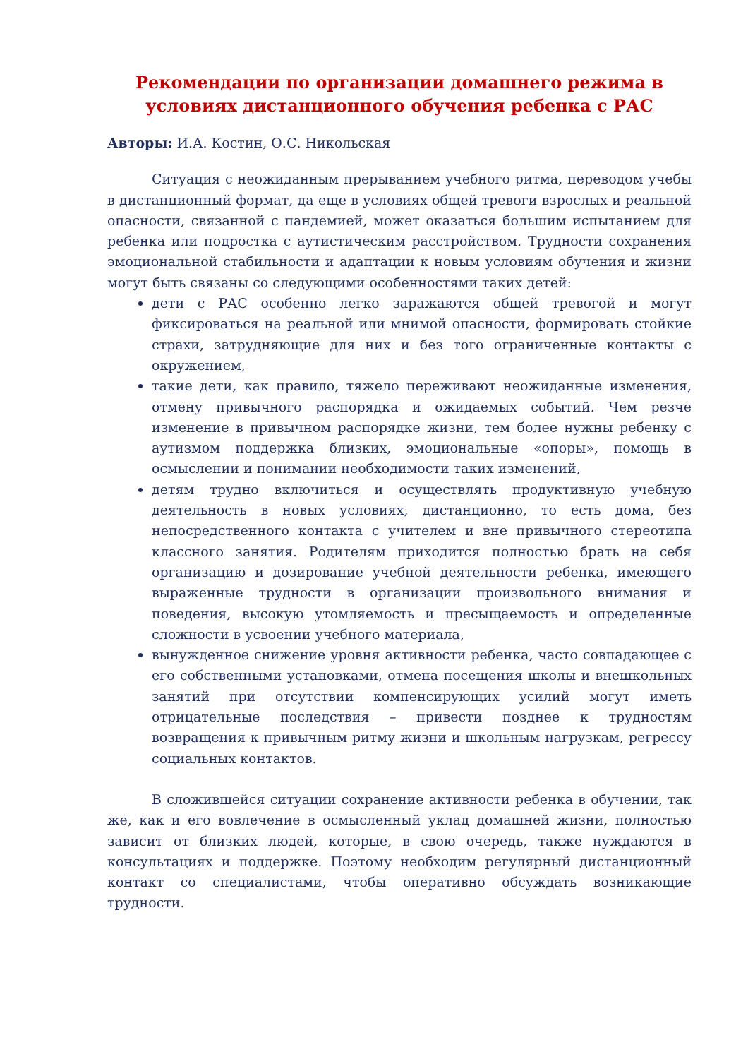Рекомендации по организации домашнего режима в условиях дистанционного обучения ребенка с РАС
Авторы: И.А. Костин, О.С. Никольская
Ситуация с неожиданным прерыванием учебного ритма, переводом учебы в дистанционный формат, да еще в условиях общей тревоги взрослых и реальной опасности, связанной с пандемией, может оказаться большим испытанием для ребенка или подростка с аутистическим расстройством. Трудности сохранения эмоциональной стабильности и адаптации к новым условиям обучения и жизни могут быть связаны со следующими особенностями таких детей:
дети с РАС особенно легко заражаются общей тревогой и могут фиксироваться на реальной или мнимой опасности, формировать стойкие страхи, затрудняющие для них и без того ограниченные контакты с окружением,
такие дети, как правило, тяжело переживают неожиданные изменения, отмену привычного распорядка и ожидаемых событий. Чем резче изменение в привычном распорядке жизни, тем более нужны ребенку с аутизмом поддержка близких, эмоциональные «опоры», помощь в осмыслении и понимании необходимости таких изменений,
детям трудно включиться и осуществлять продуктивную учебную деятельность в новых условиях, дистанционно, то есть дома, без непосредственного контакта с учителем и вне привычного стереотипа классного занятия. Родителям приходится полностью брать на себя организацию и дозирование учебной деятельности ребенка, имеющего выраженные трудности в организации произвольного внимания и поведения, высокую утомляемость и пресыщаемость и определенные сложности в усвоении учебного материала,
вынужденное снижение уровня активности ребенка, часто совпадающее с его собственными установками, отмена посещения школы и внешкольных занятий при отсутствии компенсирующих усилий могут иметь отрицательные последствия – привести позднее к трудностям возвращения к привычным ритму жизни и школьным нагрузкам, регрессу социальных контактов.
В сложившейся ситуации сохранение активности ребенка в обучении, так же, как и его вовлечение в осмысленный уклад домашней жизни, полностью зависит от близких людей, которые, в свою очередь, также нуждаются в консультациях и поддержке. Поэтому необходим регулярный дистанционный контакт со специалистами, чтобы оперативно обсуждать возникающие трудности.